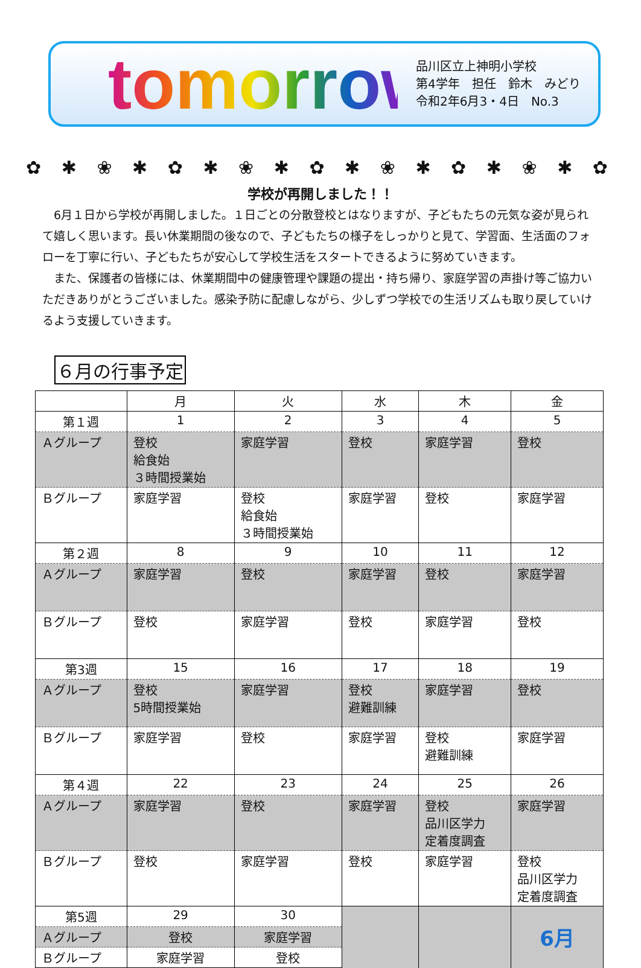tomorrow
品川区立上神明小学校
第4学年　担任　鈴木　みどり
令和2年6月3・4日　No.3
✿ ✱ ❀ ✱ ✿ ✱ ❀ ✱ ✿ ✱ ❀ ✱ ✿ ✱ ❀ ✱ ✿
学校が再開しました！！
6月１日から学校が再開しました。１日ごとの分散登校とはなりますが、子どもたちの元気な姿が見られて嬉しく思います。長い休業期間の後なので、子どもたちの様子をしっかりと見て、学習面、生活面のフォローを丁寧に行い、子どもたちが安心して学校生活をスタートできるように努めていきます。
また、保護者の皆様には、休業期間中の健康管理や課題の提出・持ち帰り、家庭学習の声掛け等ご協力いただきありがとうございました。感染予防に配慮しながら、少しずつ学校での生活リズムも取り戻していけるよう支援していきます。
６月の行事予定
| | 月 | 火 | 水 | 木 | 金 |
| --- | --- | --- | --- | --- | --- |
| 第１週 | 1 | 2 | 3 | 4 | 5 |
| Ａグループ | 登校 給食始 ３時間授業始 | 家庭学習 | 登校 | 家庭学習 | 登校 |
| Ｂグループ | 家庭学習 | 登校 給食始 ３時間授業始 | 家庭学習 | 登校 | 家庭学習 |
| 第２週 | 8 | 9 | 10 | 11 | 12 |
| Ａグループ | 家庭学習 | 登校 | 家庭学習 | 登校 | 家庭学習 |
| Ｂグループ | 登校 | 家庭学習 | 登校 | 家庭学習 | 登校 |
| 第3週 | 15 | 16 | 17 | 18 | 19 |
| Ａグループ | 登校 5時間授業始 | 家庭学習 | 登校 避難訓練 | 家庭学習 | 登校 |
| Ｂグループ | 家庭学習 | 登校 | 家庭学習 | 登校 避難訓練 | 家庭学習 |
| 第４週 | 22 | 23 | 24 | 25 | 26 |
| Ａグループ | 家庭学習 | 登校 | 家庭学習 | 登校 品川区学力 定着度調査 | 家庭学習 |
| Ｂグループ | 登校 | 家庭学習 | 登校 | 家庭学習 | 登校 品川区学力 定着度調査 |
| 第5週 | 29 | 30 | | | 6月 |
| Ａグループ | 登校 | 家庭学習 | | | |
| Ｂグループ | 家庭学習 | 登校 | | | |